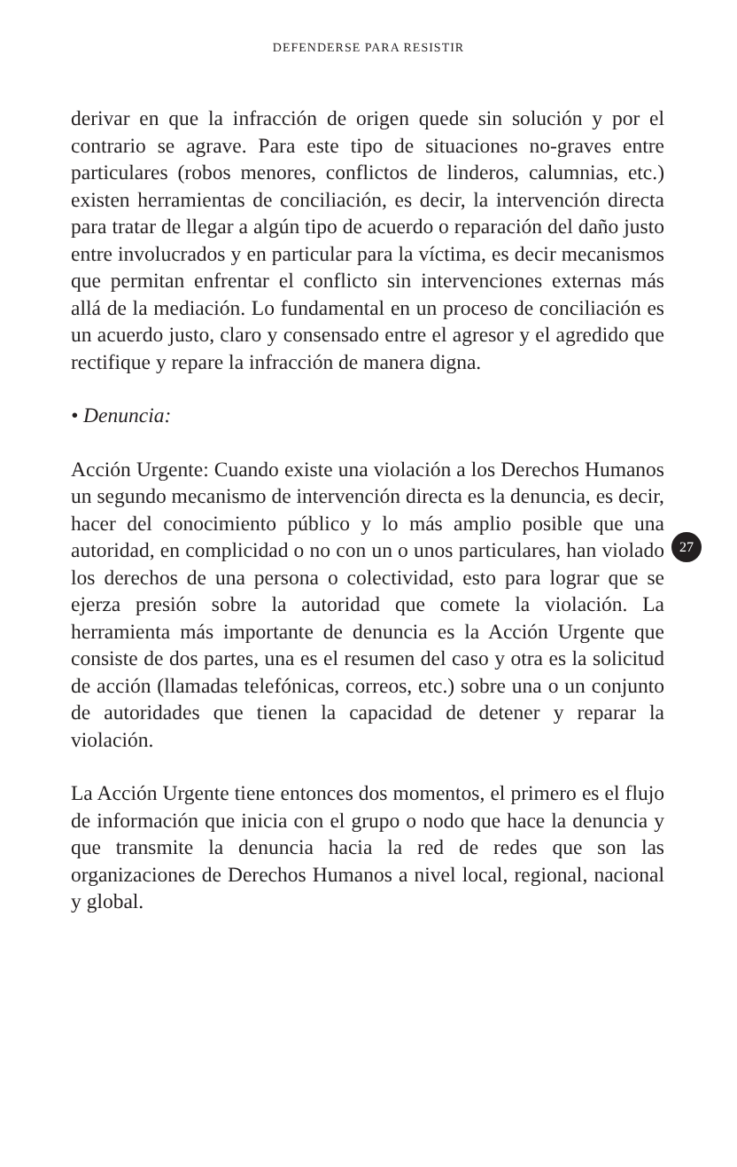DEFENDERSE PARA RESISTIR
derivar en que la infracción de origen quede sin solución y por el contrario se agrave. Para este tipo de situaciones no-graves entre particulares (robos menores, conflictos de linderos, calumnias, etc.) existen herramientas de conciliación, es decir, la intervención directa para tratar de llegar a algún tipo de acuerdo o reparación del daño justo entre involucrados y en particular para la víctima, es decir mecanismos que permitan enfrentar el conflicto sin intervenciones externas más allá de la mediación. Lo fundamental en un proceso de conciliación es un acuerdo justo, claro y consensado entre el agresor y el agredido que rectifique y repare la infracción de manera digna.
• Denuncia:
Acción Urgente: Cuando existe una violación a los Derechos Humanos un segundo mecanismo de intervención directa es la denuncia, es decir, hacer del conocimiento público y lo más amplio posible que una autoridad, en complicidad o no con un o unos particulares, han violado los derechos de una persona o colectividad, esto para lograr que se ejerza presión sobre la autoridad que comete la violación. La herramienta más importante de denuncia es la Acción Urgente que consiste de dos partes, una es el resumen del caso y otra es la solicitud de acción (llamadas telefónicas, correos, etc.) sobre una o un conjunto de autoridades que tienen la capacidad de detener y reparar la violación.
La Acción Urgente tiene entonces dos momentos, el primero es el flujo de información que inicia con el grupo o nodo que hace la denuncia y que transmite la denuncia hacia la red de redes que son las organizaciones de Derechos Humanos a nivel local, regional, nacional y global.
27